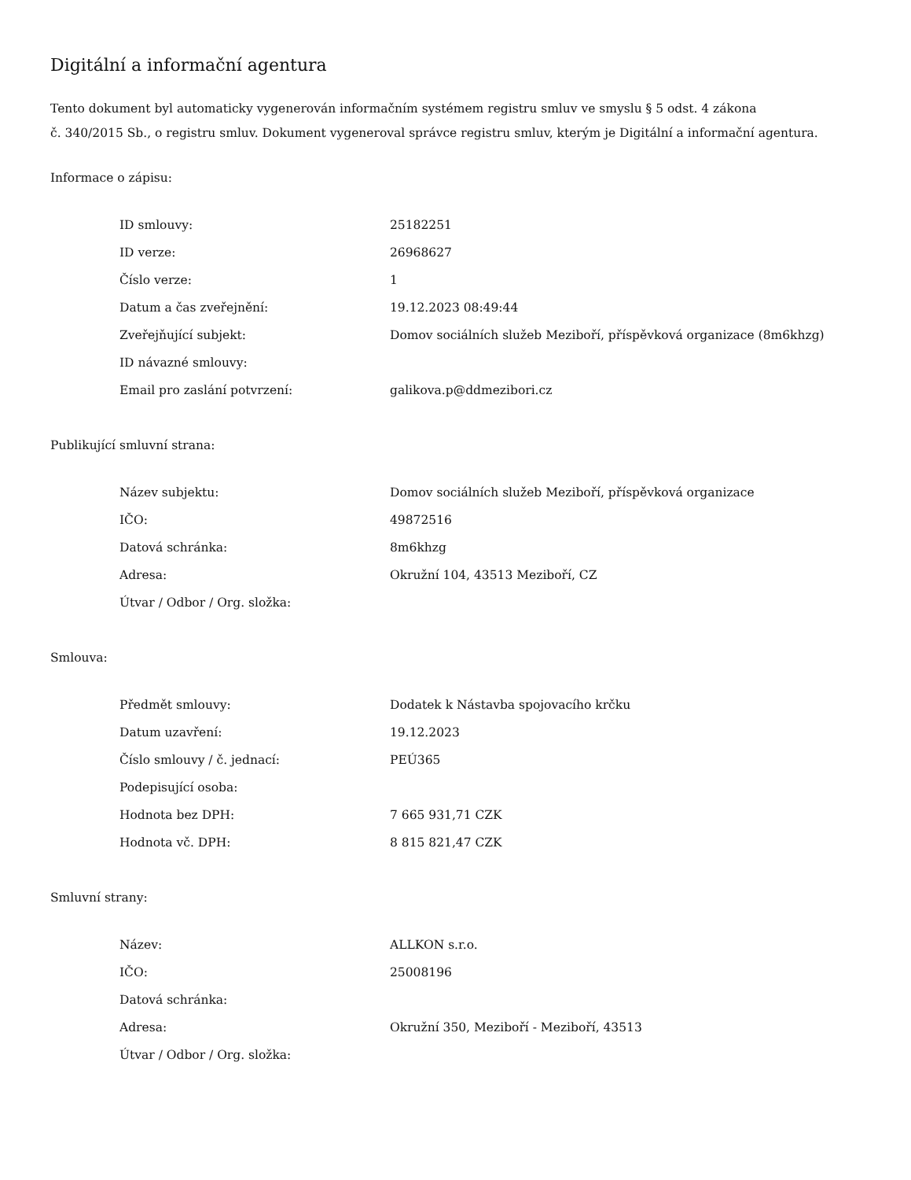Digitální a informační agentura
Tento dokument byl automaticky vygenerován informačním systémem registru smluv ve smyslu § 5 odst. 4 zákona
č. 340/2015 Sb., o registru smluv. Dokument vygeneroval správce registru smluv, kterým je Digitální a informační agentura.
Informace o zápisu:
| ID smlouvy: | 25182251 |
| ID verze: | 26968627 |
| Číslo verze: | 1 |
| Datum a čas zveřejnění: | 19.12.2023 08:49:44 |
| Zveřejňující subjekt: | Domov sociálních služeb Meziboří, příspěvková organizace (8m6khzg) |
| ID návazné smlouvy: | |
| Email pro zaslání potvrzení: | galikova.p@ddmezibori.cz |
Publikující smluvní strana:
| Název subjektu: | Domov sociálních služeb Meziboří, příspěvková organizace |
| IČO: | 49872516 |
| Datová schránka: | 8m6khzg |
| Adresa: | Okružní 104, 43513 Meziboří, CZ |
| Útvar / Odbor / Org. složka: | |
Smlouva:
| Předmět smlouvy: | Dodatek k Nástavba spojovacího krčku |
| Datum uzavření: | 19.12.2023 |
| Číslo smlouvy / č. jednací: | PEÚ365 |
| Podepisující osoba: | |
| Hodnota bez DPH: | 7 665 931,71 CZK |
| Hodnota vč. DPH: | 8 815 821,47 CZK |
Smluvní strany:
| Název: | ALLKON s.r.o. |
| IČO: | 25008196 |
| Datová schránka: | |
| Adresa: | Okružní 350, Meziboří - Meziboří, 43513 |
| Útvar / Odbor / Org. složka: | |